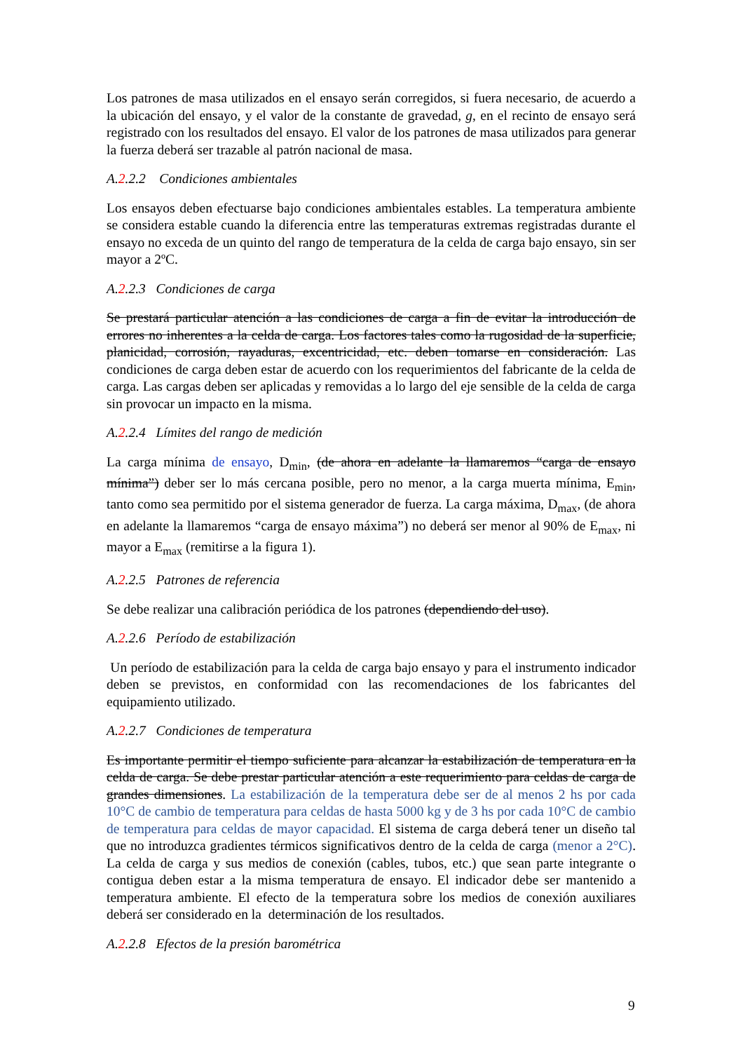Los patrones de masa utilizados en el ensayo serán corregidos, si fuera necesario, de acuerdo a la ubicación del ensayo, y el valor de la constante de gravedad, g, en el recinto de ensayo será registrado con los resultados del ensayo. El valor de los patrones de masa utilizados para generar la fuerza deberá ser trazable al patrón nacional de masa.
A.2.2.2 Condiciones ambientales
Los ensayos deben efectuarse bajo condiciones ambientales estables. La temperatura ambiente se considera estable cuando la diferencia entre las temperaturas extremas registradas durante el ensayo no exceda de un quinto del rango de temperatura de la celda de carga bajo ensayo, sin ser mayor a 2ºC.
A.2.2.3 Condiciones de carga
Se prestará particular atención a las condiciones de carga a fin de evitar la introducción de errores no inherentes a la celda de carga. Los factores tales como la rugosidad de la superficie, planicidad, corrosión, rayaduras, excentricidad, etc. deben tomarse en consideración. Las condiciones de carga deben estar de acuerdo con los requerimientos del fabricante de la celda de carga. Las cargas deben ser aplicadas y removidas a lo largo del eje sensible de la celda de carga sin provocar un impacto en la misma.
A.2.2.4 Límites del rango de medición
La carga mínima de ensayo, D<sub>min</sub>, (de ahora en adelante la llamaremos “carga de ensayo mínima”) deber ser lo más cercana posible, pero no menor, a la carga muerta mínima, E<sub>min</sub>, tanto como sea permitido por el sistema generador de fuerza. La carga máxima, D<sub>max</sub>, (de ahora en adelante la llamaremos “carga de ensayo máxima”) no deberá ser menor al 90% de E<sub>max</sub>, ni mayor a E<sub>max</sub> (remitirse a la figura 1).
A.2.2.5 Patrones de referencia
Se debe realizar una calibración periódica de los patrones (dependiendo del uso).
A.2.2.6 Período de estabilización
Un período de estabilización para la celda de carga bajo ensayo y para el instrumento indicador deben se previstos, en conformidad con las recomendaciones de los fabricantes del equipamiento utilizado.
A.2.2.7 Condiciones de temperatura
Es importante permitir el tiempo suficiente para alcanzar la estabilización de temperatura en la celda de carga. Se debe prestar particular atención a este requerimiento para celdas de carga de grandes dimensiones. La estabilización de la temperatura debe ser de al menos 2 hs por cada 10°C de cambio de temperatura para celdas de hasta 5000 kg y de 3 hs por cada 10°C de cambio de temperatura para celdas de mayor capacidad. El sistema de carga deberá tener un diseño tal que no introduzca gradientes térmicos significativos dentro de la celda de carga (menor a 2°C). La celda de carga y sus medios de conexión (cables, tubos, etc.) que sean parte integrante o contigua deben estar a la misma temperatura de ensayo. El indicador debe ser mantenido a temperatura ambiente. El efecto de la temperatura sobre los medios de conexión auxiliares deberá ser considerado en la determinación de los resultados.
A.2.2.8 Efectos de la presión barométrica
9